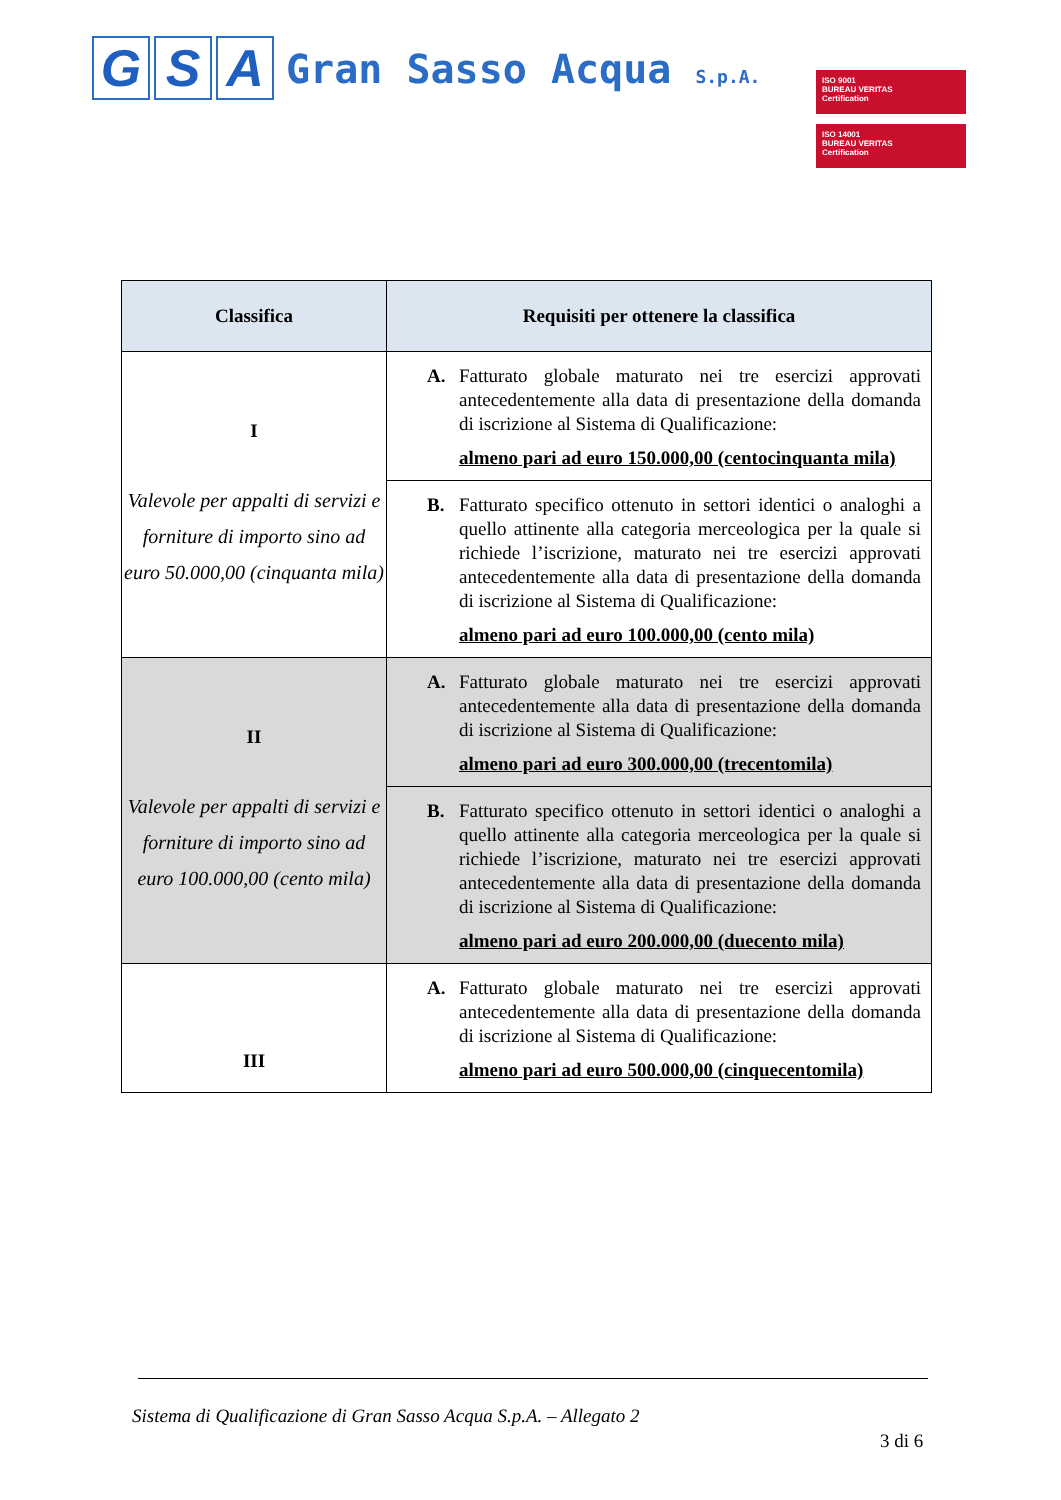G S A
Gran Sasso Acqua S.p.A.
ISO 9001
BUREAU VERITAS
Certification
ISO 14001
BUREAU VERITAS
Certification
| Classifica | Requisiti per ottenere la classifica |
| --- | --- |
| I Valevole per appalti di servizi e forniture di importo sino ad euro 50.000,00 (cinquanta mila) | A. Fatturato globale maturato nei tre esercizi approvati antecedentemente alla data di presentazione della domanda di iscrizione al Sistema di Qualificazione: almeno pari ad euro 150.000,00 (centocinquanta mila) |
| | B. Fatturato specifico ottenuto in settori identici o analoghi a quello attinente alla categoria merceologica per la quale si richiede l’iscrizione, maturato nei tre esercizi approvati antecedentemente alla data di presentazione della domanda di iscrizione al Sistema di Qualificazione: almeno pari ad euro 100.000,00 (cento mila) |
| II Valevole per appalti di servizi e forniture di importo sino ad euro 100.000,00 (cento mila) | A. Fatturato globale maturato nei tre esercizi approvati antecedentemente alla data di presentazione della domanda di iscrizione al Sistema di Qualificazione: almeno pari ad euro 300.000,00 (trecentomila) |
| | B. Fatturato specifico ottenuto in settori identici o analoghi a quello attinente alla categoria merceologica per la quale si richiede l’iscrizione, maturato nei tre esercizi approvati antecedentemente alla data di presentazione della domanda di iscrizione al Sistema di Qualificazione: almeno pari ad euro 200.000,00 (duecento mila) |
| III | A. Fatturato globale maturato nei tre esercizi approvati antecedentemente alla data di presentazione della domanda di iscrizione al Sistema di Qualificazione: almeno pari ad euro 500.000,00 (cinquecentomila) |
Sistema di Qualificazione di Gran Sasso Acqua S.p.A. – Allegato 2
3 di 6